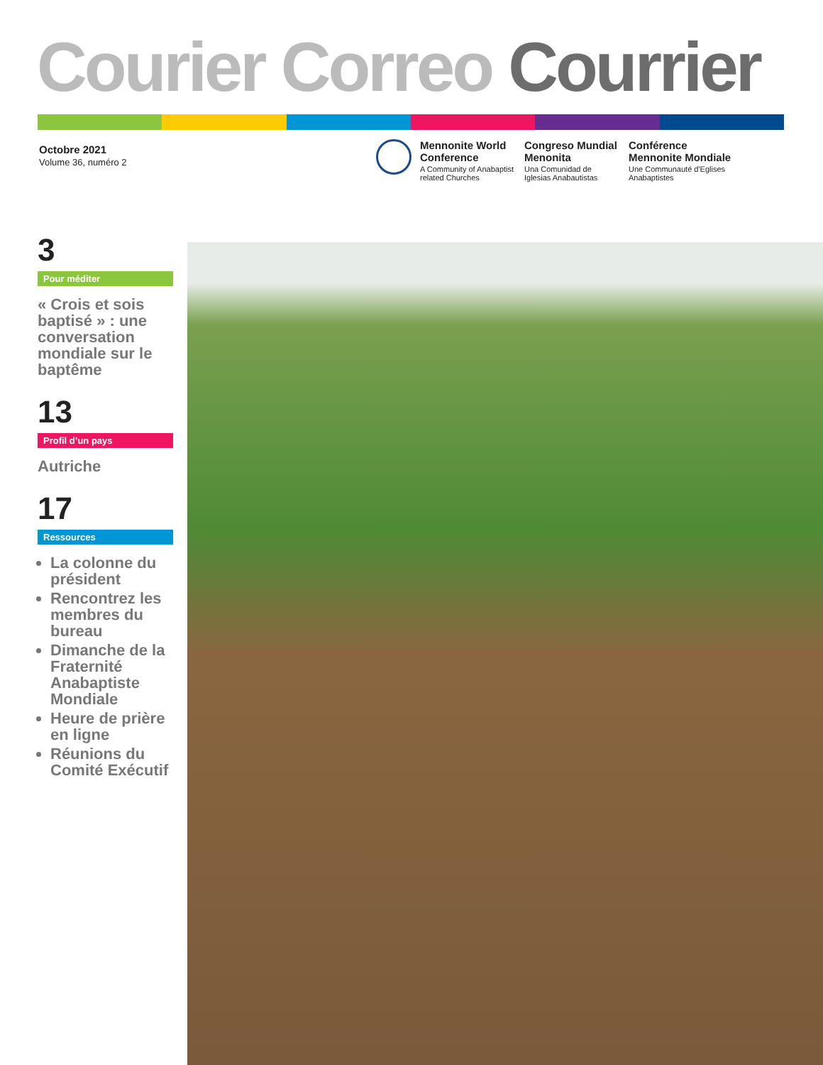Courier Correo Courrier
Octobre 2021
Volume 36, numéro 2
Mennonite World Conference
A Community of Anabaptist related Churches
Congreso Mundial Menonita
Una Comunidad de Iglesias Anabautistas
Conférence Mennonite Mondiale
Une Communauté d'Eglises Anabaptistes
3
Pour méditer
« Crois et sois baptisé » : une conversation mondiale sur le baptême
13
Profil d’un pays
Autriche
17
Ressources
La colonne du président
Rencontrez les membres du bureau
Dimanche de la Fraternité Anabaptiste Mondiale
Heure de prière en ligne
Réunions du Comité Exécutif